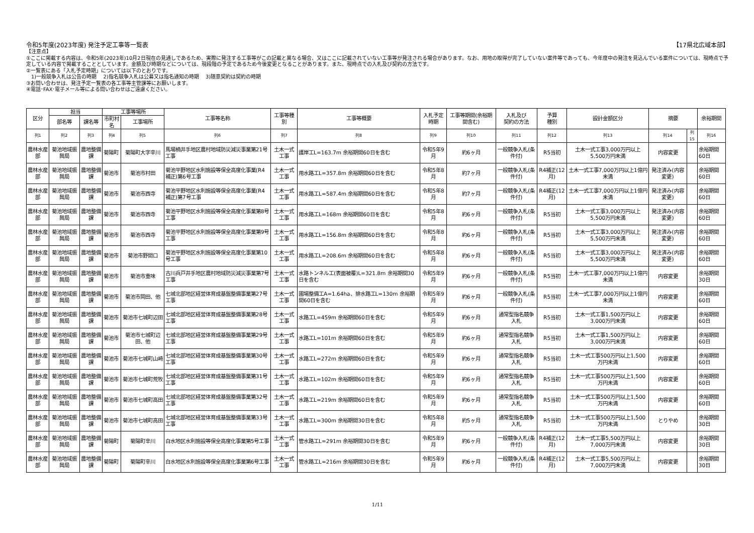令和5年度(2023年度) 発注予定工事等一覧表 【17県北広域本部】
【注意点】
①ここに掲載する内容は、令和5年(2023年)10月2日現在の見通しであるため、実際に発注する工事等がこの記載と異なる場合、又はここに記載されていない工事等が発注される場合があります。なお、用地の取得が完了していない案件等であっても、今年度中の発注を見込んでいる案件については、現時点で予定している内容で掲載することとしています。金額及び時期などについては、現段階の予定であるため今後変更となることがあります。また、現時点での入札及び契約の方法です。
②一覧表にある「入札予定時期」については以下のとおりです。
　1)一般競争入札は公告の時期　 2)指名競争入札は公募又は指名通知の時期　 3)随意契約は契約の時期
③お問い合わせは、発注予定一覧表の各工事等主管課等にお願いします。
④電話･FAX･電子メール等による問い合わせはご遠慮ください。
| 区分 | 担当 | | 工事等場所 | | 工事等名称 | 工事等種別 | 工事等概要 | 入札予定時期 | 工事等期間(余裕期間含む) | 入札及び 契約の方法 | 予算 種別 | 設計金額区分 | 摘要 | | 余裕期間 |
| --- | --- | --- | --- | --- | --- | --- | --- | --- | --- | --- | --- | --- | --- | --- | --- |
| | 部名等 | 課名等 | 市町村名 | 工事場所 | | | | | | | | | | | |
| 列1 | 列2 | 列3 | 列4 | 列5 | 列6 | 列7 | 列8 | 列9 | 列10 | 列11 | 列12 | 列13 | 列14 | 列15 | 列16 |
| 農林水産部 | 菊池地域振興局 | 農地整備課 | 菊陽町 | 菊陽町大字辛川 | 馬場楠井手地区農村地域防災減災事業第21号工事 | 土木一式工事 | 護岸工L=163.7m 余裕期間60日を含む | 令和5年9月 | 約6ヶ月 | 一般競争入札(条件付) | R5当初 | 土木一式工事3,000万円以上5,500万円未満 | 内容変更 | | 余裕期間60日 |
| 農林水産部 | 菊池地域振興局 | 農地整備課 | 菊池市 | 菊池市村田 | 菊池平野地区水利施設等保全高度化事業(R4補正)第6号工事 | 土木一式工事 | 用水路工L=357.8m 余裕期間60日を含む | 令和5年8月 | 約7ヶ月 | 一般競争入札(条件付) | R4補正(12月) | 土木一式工事7,000万円以上1億円未満 | 発注済み(内容変更) | | 余裕期間60日 |
| 農林水産部 | 菊池地域振興局 | 農地整備課 | 菊池市 | 菊池市西寺 | 菊池平野地区水利施設等保全高度化事業(R4補正)第7号工事 | 土木一式工事 | 用水路工L=587.4m 余裕期間60日を含む | 令和5年8月 | 約7ヶ月 | 一般競争入札(条件付) | R4補正(12月) | 土木一式工事7,000万円以上1億円未満 | 発注済み(内容変更) | | 余裕期間60日 |
| 農林水産部 | 菊池地域振興局 | 農地整備課 | 菊池市 | 菊池市西寺 | 菊池平野地区水利施設等保全高度化事業第8号工事 | 土木一式工事 | 用水路工L=168m 余裕期間60日を含む | 令和5年8月 | 約6ヶ月 | 一般競争入札(条件付) | R5当初 | 土木一式工事3,000万円以上5,500万円未満 | 発注済み(内容変更) | | 余裕期間60日 |
| 農林水産部 | 菊池地域振興局 | 農地整備課 | 菊池市 | 菊池市西寺 | 菊池平野地区水利施設等保全高度化事業第9号工事 | 土木一式工事 | 用水路工L=156.8m 余裕期間60日を含む | 令和5年8月 | 約6ヶ月 | 一般競争入札(条件付) | R5当初 | 土木一式工事3,000万円以上5,500万円未満 | 発注済み(内容変更) | | 余裕期間60日 |
| 農林水産部 | 菊池地域振興局 | 農地整備課 | 菊池市 | 菊池市野間口 | 菊池平野地区水利施設等保全高度化事業第10号工事 | 土木一式工事 | 用水路工L=208.6m 余裕期間60日を含む | 令和5年8月 | 約6ヶ月 | 一般競争入札(条件付) | R5当初 | 土木一式工事3,000万円以上5,500万円未満 | 発注済み(内容変更) | | 余裕期間60日 |
| 農林水産部 | 菊池地域振興局 | 農地整備課 | 菊池市 | 菊池市重味 | 古川兵戸井手地区農村地域防災減災事業第7号工事 | 土木一式工事 | 水路トンネル工(表面被覆)L=321.8m 余裕期間30日を含む | 令和5年9月 | 約6ヶ月 | 一般競争入札(条件付) | R5当初 | 土木一式工事7,000万円以上1億円未満 | 内容変更 | | 余裕期間30日 |
| 農林水産部 | 菊池地域振興局 | 農地整備課 | 菊池市 | 菊池市岡田、他 | 七城北部地区経営体育成基盤整備事業第27号工事 | 土木一式工事 | 圃場整備工A=1.64ha、排水路工L=130m 余裕期間60日を含む | 令和5年9月 | 約6ヶ月 | 一般競争入札(条件付) | R5当初 | 土木一式工事7,000万円以上1億円未満 | 内容変更 | | 余裕期間60日 |
| 農林水産部 | 菊池地域振興局 | 農地整備課 | 菊池市 | 菊池市七城町辺田 | 七城北部地区経営体育成基盤整備事業第28号工事 | 土木一式工事 | 水路工L=459m 余裕期間60日を含む | 令和5年9月 | 約6ヶ月 | 通常型指名競争入札 | R5当初 | 土木一式工事1,500万円以上3,000万円未満 | 内容変更 | | 余裕期間60日 |
| 農林水産部 | 菊池地域振興局 | 農地整備課 | 菊池市 | 菊池市七城町辺田、他 | 七城北部地区経営体育成基盤整備事業第29号工事 | 土木一式工事 | 水路工L=101m 余裕期間60日を含む | 令和5年9月 | 約6ヶ月 | 通常型指名競争入札 | R5当初 | 土木一式工事1,500万円以上3,000万円未満 | 内容変更 | | 余裕期間60日 |
| 農林水産部 | 菊池地域振興局 | 農地整備課 | 菊池市 | 菊池市七城町山崎 | 七城北部地区経営体育成基盤整備事業第30号工事 | 土木一式工事 | 水路工L=272m 余裕期間60日を含む | 令和5年9月 | 約6ヶ月 | 通常型指名競争入札 | R5当初 | 土木一式工事500万円以上1,500万円未満 | 内容変更 | | 余裕期間60日 |
| 農林水産部 | 菊池地域振興局 | 農地整備課 | 菊池市 | 菊池市七城町荒牧 | 七城北部地区経営体育成基盤整備事業第31号工事 | 土木一式工事 | 水路工L=102m 余裕期間60日を含む | 令和5年9月 | 約6ヶ月 | 通常型指名競争入札 | R5当初 | 土木一式工事500万円以上1,500万円未満 | 内容変更 | | 余裕期間60日 |
| 農林水産部 | 菊池地域振興局 | 農地整備課 | 菊池市 | 菊池市七城町高田 | 七城北部地区経営体育成基盤整備事業第32号工事 | 土木一式工事 | 水路工L=219m 余裕期間60日を含む | 令和5年9月 | 約6ヶ月 | 通常型指名競争入札 | R5当初 | 土木一式工事500万円以上1,500万円未満 | 内容変更 | | 余裕期間60日 |
| 農林水産部 | 菊池地域振興局 | 農地整備課 | 菊池市 | 菊池市七城町高田 | 七城北部地区経営体育成基盤整備事業第33号工事 | 土木一式工事 | 水路工L=300m 余裕期間30日を含む | 令和5年8月 | 約5ヶ月 | 通常型指名競争入札 | R5当初 | 土木一式工事500万円以上1,500万円未満 | とりやめ | | 余裕期間30日 |
| 農林水産部 | 菊池地域振興局 | 農地整備課 | 菊陽町 | 菊陽町辛川 | 白水地区水利施設等保全高度化事業第5号工事 | 土木一式工事 | 管水路工L=291m 余裕期間30日を含む | 令和5年9月 | 約6ヶ月 | 一般競争入札(条件付) | R4補正(12月) | 土木一式工事5,500万円以上7,000万円未満 | 内容変更 | | 余裕期間30日 |
| 農林水産部 | 菊池地域振興局 | 農地整備課 | 菊陽町 | 菊陽町辛川 | 白水地区水利施設等保全高度化事業第6号工事 | 土木一式工事 | 管水路工L=216m 余裕期間30日を含む | 令和5年9月 | 約6ヶ月 | 一般競争入札(条件付) | R4補正(12月) | 土木一式工事5,500万円以上7,000万円未満 | 内容変更 | | 余裕期間30日 |
1/11